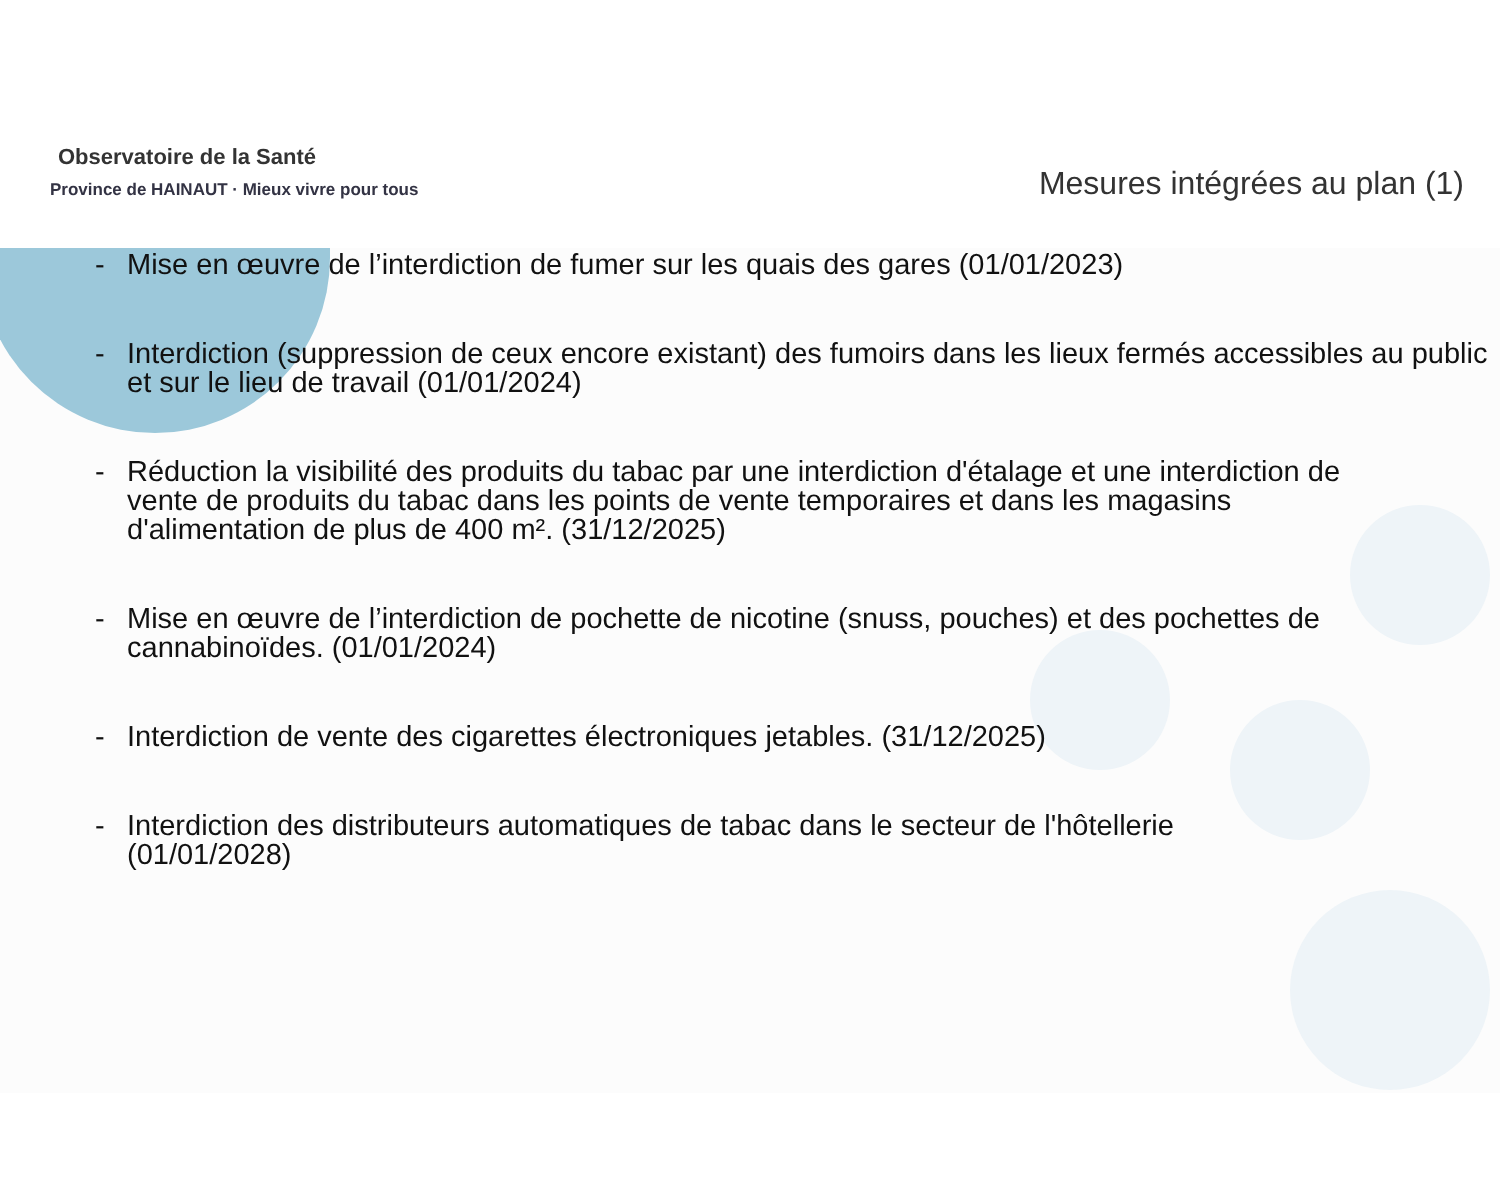Observatoire de la Santé
Province de HAINAUT · Mieux vivre pour tous
Mesures intégrées au plan (1)
- Mise en œuvre de l’interdiction de fumer sur les quais des gares (01/01/2023)
- Interdiction (suppression de ceux encore existant) des fumoirs dans les lieux fermés accessibles au public et sur le lieu de travail (01/01/2024)
- Réduction la visibilité des produits du tabac par une interdiction d'étalage et une interdiction de vente de produits du tabac dans les points de vente temporaires et dans les magasins d'alimentation de plus de 400 m². (31/12/2025)
- Mise en œuvre de l’interdiction de pochette de nicotine (snuss, pouches) et des pochettes de cannabinoïdes. (01/01/2024)
- Interdiction de vente des cigarettes électroniques jetables. (31/12/2025)
- Interdiction des distributeurs automatiques de tabac dans le secteur de l'hôtellerie (01/01/2028)